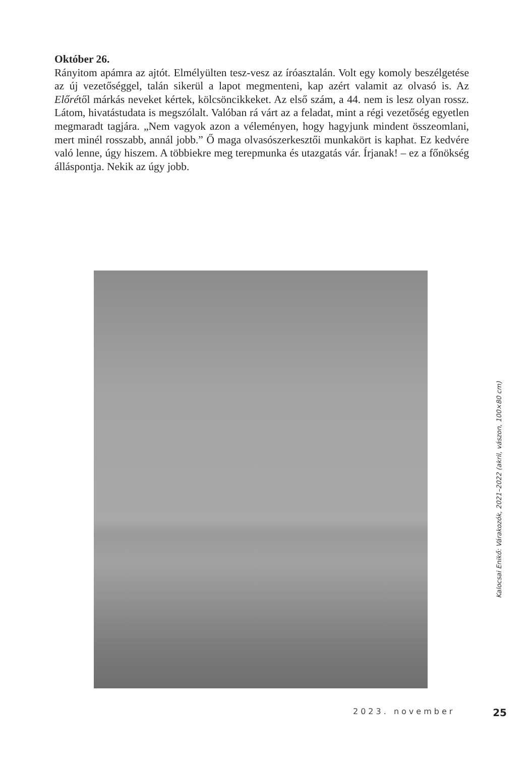Október 26.
Rányitom apámra az ajtót. Elmélyülten tesz-vesz az íróasztalán. Volt egy komoly beszélgetése az új vezetőséggel, talán sikerül a lapot megmenteni, kap azért valamit az olvasó is. Az Előrétől márkás neveket kértek, kölcsöncikkeket. Az első szám, a 44. nem is lesz olyan rossz. Látom, hivatástudata is megszólalt. Valóban rá várt az a feladat, mint a régi vezetőség egyetlen megmaradt tagjára. „Nem vagyok azon a véleményen, hogy hagyjunk mindent összeomlani, mert minél rosszabb, annál jobb.” Ő maga olvasószerkesztői munkakört is kaphat. Ez kedvére való lenne, úgy hiszem. A többiekre meg terepmunka és utazgatás vár. Írjanak! – ez a főnökség álláspontja. Nekik az úgy jobb.
Kalocsai Enikő: Várakozók, 2021–2022 (akril, vászon, 100×80 cm)
2023. november 25